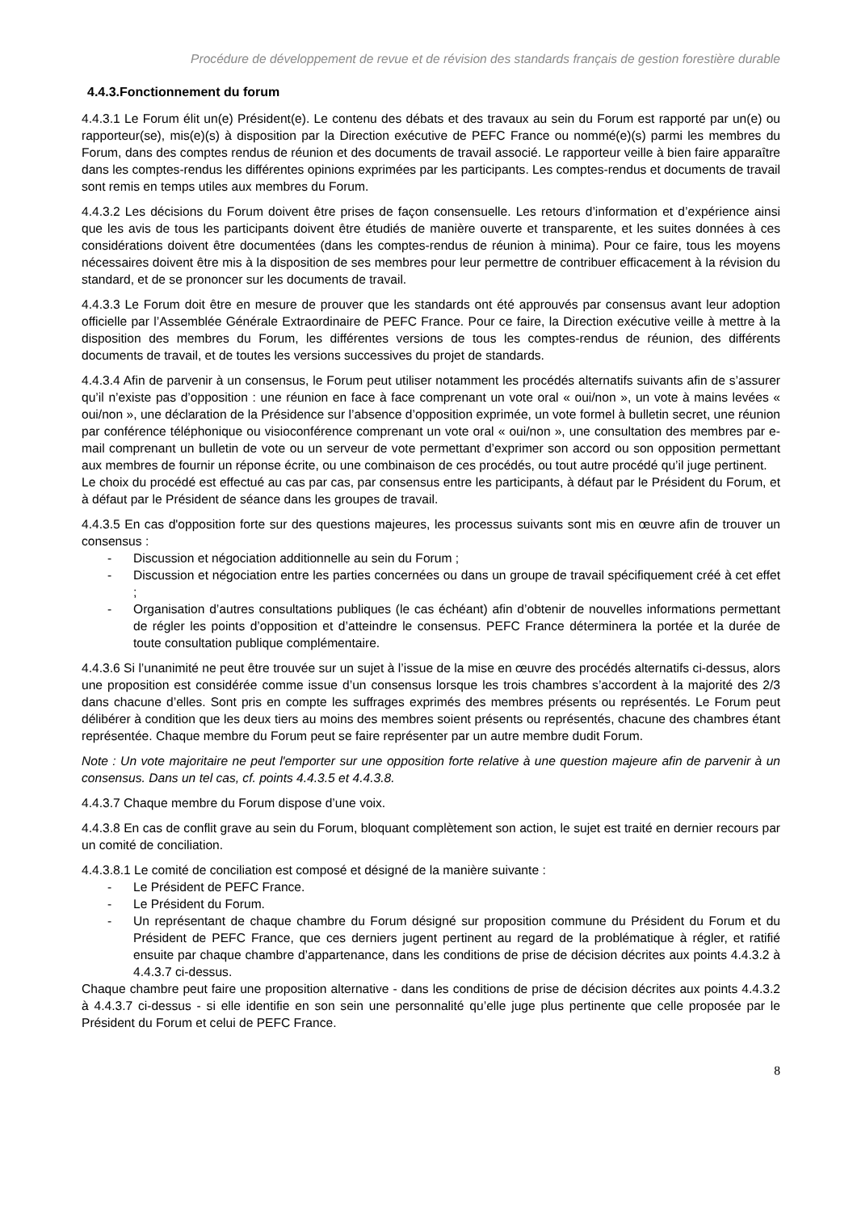Procédure de développement de revue et de révision des standards français de gestion forestière durable
4.4.3.Fonctionnement du forum
4.4.3.1 Le Forum élit un(e) Président(e). Le contenu des débats et des travaux au sein du Forum est rapporté par un(e) ou rapporteur(se), mis(e)(s) à disposition par la Direction exécutive de PEFC France ou nommé(e)(s) parmi les membres du Forum, dans des comptes rendus de réunion et des documents de travail associé. Le rapporteur veille à bien faire apparaître dans les comptes-rendus les différentes opinions exprimées par les participants. Les comptes-rendus et documents de travail sont remis en temps utiles aux membres du Forum.
4.4.3.2 Les décisions du Forum doivent être prises de façon consensuelle. Les retours d’information et d’expérience ainsi que les avis de tous les participants doivent être étudiés de manière ouverte et transparente, et les suites données à ces considérations doivent être documentées (dans les comptes-rendus de réunion à minima). Pour ce faire, tous les moyens nécessaires doivent être mis à la disposition de ses membres pour leur permettre de contribuer efficacement à la révision du standard, et de se prononcer sur les documents de travail.
4.4.3.3 Le Forum doit être en mesure de prouver que les standards ont été approuvés par consensus avant leur adoption officielle par l’Assemblée Générale Extraordinaire de PEFC France. Pour ce faire, la Direction exécutive veille à mettre à la disposition des membres du Forum, les différentes versions de tous les comptes-rendus de réunion, des différents documents de travail, et de toutes les versions successives du projet de standards.
4.4.3.4 Afin de parvenir à un consensus, le Forum peut utiliser notamment les procédés alternatifs suivants afin de s’assurer qu’il n’existe pas d’opposition : une réunion en face à face comprenant un vote oral « oui/non », un vote à mains levées « oui/non », une déclaration de la Présidence sur l’absence d’opposition exprimée, un vote formel à bulletin secret, une réunion par conférence téléphonique ou visioconférence comprenant un vote oral « oui/non », une consultation des membres par e-mail comprenant un bulletin de vote ou un serveur de vote permettant d’exprimer son accord ou son opposition permettant aux membres de fournir un réponse écrite, ou une combinaison de ces procédés, ou tout autre procédé qu’il juge pertinent.
Le choix du procédé est effectué au cas par cas, par consensus entre les participants, à défaut par le Président du Forum, et à défaut par le Président de séance dans les groupes de travail.
4.4.3.5 En cas d'opposition forte sur des questions majeures, les processus suivants sont mis en œuvre afin de trouver un consensus :
- Discussion et négociation additionnelle au sein du Forum ;
- Discussion et négociation entre les parties concernées ou dans un groupe de travail spécifiquement créé à cet effet ;
- Organisation d’autres consultations publiques (le cas échéant) afin d’obtenir de nouvelles informations permettant de régler les points d’opposition et d’atteindre le consensus. PEFC France déterminera la portée et la durée de toute consultation publique complémentaire.
4.4.3.6 Si l’unanimité ne peut être trouvée sur un sujet à l’issue de la mise en œuvre des procédés alternatifs ci-dessus, alors une proposition est considérée comme issue d’un consensus lorsque les trois chambres s’accordent à la majorité des 2/3 dans chacune d’elles. Sont pris en compte les suffrages exprimés des membres présents ou représentés. Le Forum peut délibérer à condition que les deux tiers au moins des membres soient présents ou représentés, chacune des chambres étant représentée. Chaque membre du Forum peut se faire représenter par un autre membre dudit Forum.
Note : Un vote majoritaire ne peut l'emporter sur une opposition forte relative à une question majeure afin de parvenir à un consensus. Dans un tel cas, cf. points 4.4.3.5 et 4.4.3.8.
4.4.3.7 Chaque membre du Forum dispose d’une voix.
4.4.3.8 En cas de conflit grave au sein du Forum, bloquant complètement son action, le sujet est traité en dernier recours par un comité de conciliation.
4.4.3.8.1 Le comité de conciliation est composé et désigné de la manière suivante :
- Le Président de PEFC France.
- Le Président du Forum.
- Un représentant de chaque chambre du Forum désigné sur proposition commune du Président du Forum et du Président de PEFC France, que ces derniers jugent pertinent au regard de la problématique à régler, et ratifié ensuite par chaque chambre d’appartenance, dans les conditions de prise de décision décrites aux points 4.4.3.2 à 4.4.3.7 ci-dessus.
Chaque chambre peut faire une proposition alternative - dans les conditions de prise de décision décrites aux points 4.4.3.2 à 4.4.3.7 ci-dessus - si elle identifie en son sein une personnalité qu’elle juge plus pertinente que celle proposée par le Président du Forum et celui de PEFC France.
8